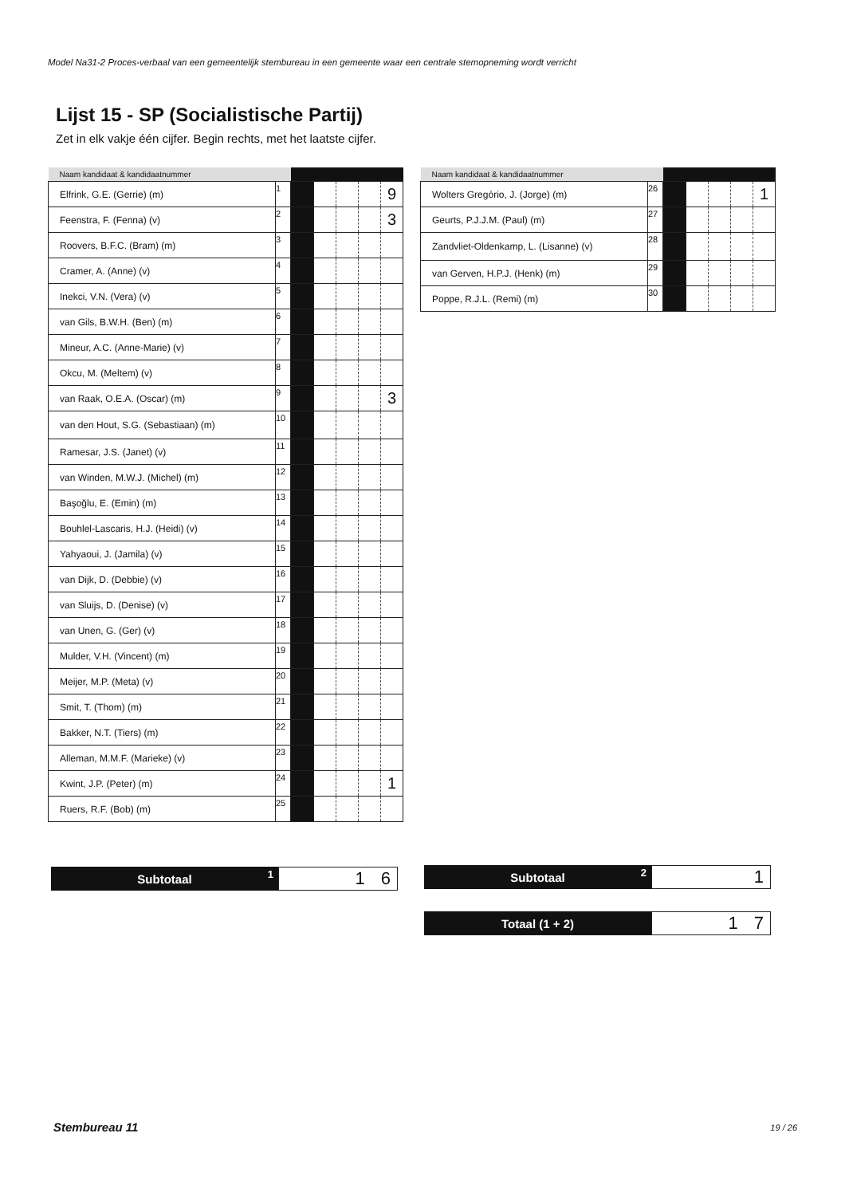Model Na31-2 Proces-verbaal van een gemeentelijk stembureau in een gemeente waar een centrale stemopneming wordt verricht
Lijst 15 - SP (Socialistische Partij)
Zet in elk vakje één cijfer. Begin rechts, met het laatste cijfer.
| Naam kandidaat & kandidaatnummer | | | | | | |
| --- | --- | --- | --- | --- | --- | --- |
| Elfrink, G.E. (Gerrie) (m) | 1 | | | | | 9 |
| Feenstra, F. (Fenna) (v) | 2 | | | | | 3 |
| Roovers, B.F.C. (Bram) (m) | 3 | | | | | |
| Cramer, A. (Anne) (v) | 4 | | | | | |
| Inekci, V.N. (Vera) (v) | 5 | | | | | |
| van Gils, B.W.H. (Ben) (m) | 6 | | | | | |
| Mineur, A.C. (Anne-Marie) (v) | 7 | | | | | |
| Okcu, M. (Meltem) (v) | 8 | | | | | |
| van Raak, O.E.A. (Oscar) (m) | 9 | | | | | 3 |
| van den Hout, S.G. (Sebastiaan) (m) | 10 | | | | | |
| Ramesar, J.S. (Janet) (v) | 11 | | | | | |
| van Winden, M.W.J. (Michel) (m) | 12 | | | | | |
| Başoğlu, E. (Emin) (m) | 13 | | | | | |
| Bouhlel-Lascaris, H.J. (Heidi) (v) | 14 | | | | | |
| Yahyaoui, J. (Jamila) (v) | 15 | | | | | |
| van Dijk, D. (Debbie) (v) | 16 | | | | | |
| van Sluijs, D. (Denise) (v) | 17 | | | | | |
| van Unen, G. (Ger) (v) | 18 | | | | | |
| Mulder, V.H. (Vincent) (m) | 19 | | | | | |
| Meijer, M.P. (Meta) (v) | 20 | | | | | |
| Smit, T. (Thom) (m) | 21 | | | | | |
| Bakker, N.T. (Tiers) (m) | 22 | | | | | |
| Alleman, M.M.F. (Marieke) (v) | 23 | | | | | |
| Kwint, J.P. (Peter) (m) | 24 | | | | | 1 |
| Ruers, R.F. (Bob) (m) | 25 | | | | | |
| Naam kandidaat & kandidaatnummer | | | | | | |
| --- | --- | --- | --- | --- | --- | --- |
| Wolters Gregório, J. (Jorge) (m) | 26 | | | | | 1 |
| Geurts, P.J.J.M. (Paul) (m) | 27 | | | | | |
| Zandvliet-Oldenkamp, L. (Lisanne) (v) | 28 | | | | | |
| van Gerven, H.P.J. (Henk) (m) | 29 | | | | | |
| Poppe, R.J.L. (Remi) (m) | 30 | | | | | |
Subtotaal 1
1 6
Subtotaal 2
1
Totaal (1 + 2)
1 7
Stembureau 11 19 / 26